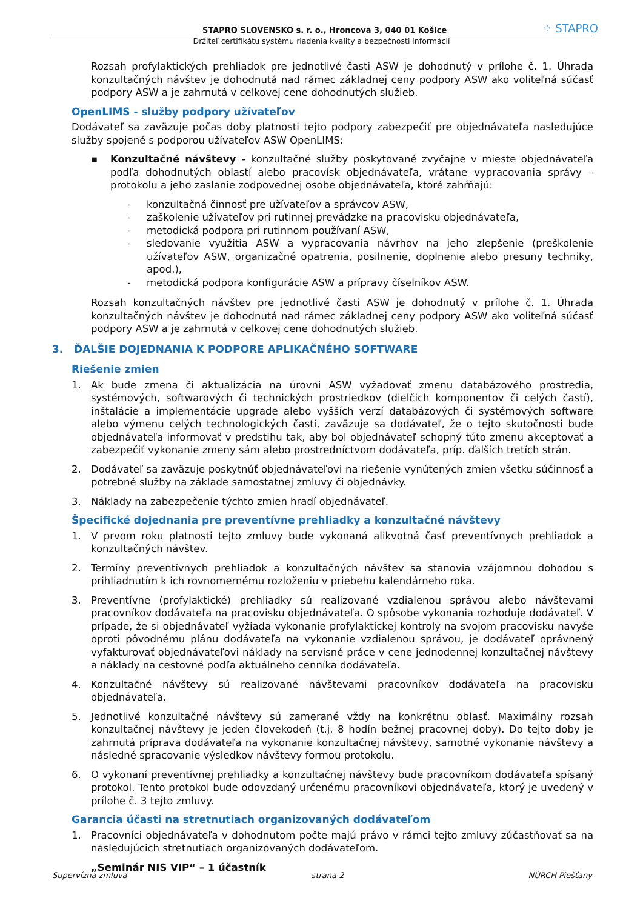STAPRO SLOVENSKO s. r. o., Hroncova 3, 040 01 Košice ⁘ STAPRO
Držiteľ certifikátu systému riadenia kvality a bezpečnosti informácií
Rozsah profylaktických prehliadok pre jednotlivé časti ASW je dohodnutý v prílohe č. 1. Úhrada konzultačných návštev je dohodnutá nad rámec základnej ceny podpory ASW ako voliteľná súčasť podpory ASW a je zahrnutá v celkovej cene dohodnutých služieb.
OpenLIMS - služby podpory užívateľov
Dodávateľ sa zaväzuje počas doby platnosti tejto podpory zabezpečiť pre objednávateľa nasledujúce služby spojené s podporou užívateľov ASW OpenLIMS:
▪ Konzultačné návštevy - konzultačné služby poskytované zvyčajne v mieste objednávateľa podľa dohodnutých oblastí alebo pracovísk objednávateľa, vrátane vypracovania správy – protokolu a jeho zaslanie zodpovednej osobe objednávateľa, ktoré zahŕňajú:
- konzultačná činnosť pre užívateľov a správcov ASW,
- zaškolenie užívateľov pri rutinnej prevádzke na pracovisku objednávateľa,
- metodická podpora pri rutinnom používaní ASW,
- sledovanie využitia ASW a vypracovania návrhov na jeho zlepšenie (preškolenie užívateľov ASW, organizačné opatrenia, posilnenie, doplnenie alebo presuny techniky, apod.),
- metodická podpora konfigurácie ASW a prípravy číselníkov ASW.
Rozsah konzultačných návštev pre jednotlivé časti ASW je dohodnutý v prílohe č. 1. Úhrada konzultačných návštev je dohodnutá nad rámec základnej ceny podpory ASW ako voliteľná súčasť podpory ASW a je zahrnutá v celkovej cene dohodnutých služieb.
3. ĎALŠIE DOJEDNANIA K PODPORE APLIKAČNÉHO SOFTWARE
Riešenie zmien
1. Ak bude zmena či aktualizácia na úrovni ASW vyžadovať zmenu databázového prostredia, systémových, softwarových či technických prostriedkov (dielčich komponentov či celých častí), inštalácie a implementácie upgrade alebo vyšších verzí databázových či systémových software alebo výmenu celých technologických častí, zaväzuje sa dodávateľ, že o tejto skutočnosti bude objednávateľa informovať v predstihu tak, aby bol objednávateľ schopný túto zmenu akceptovať a zabezpečiť vykonanie zmeny sám alebo prostredníctvom dodávateľa, príp. ďalších tretích strán.
2. Dodávateľ sa zaväzuje poskytnúť objednávateľovi na riešenie vynútených zmien všetku súčinnosť a potrebné služby na základe samostatnej zmluvy či objednávky.
3. Náklady na zabezpečenie týchto zmien hradí objednávateľ.
Špecifické dojednania pre preventívne prehliadky a konzultačné návštevy
1. V prvom roku platnosti tejto zmluvy bude vykonaná alikvotná časť preventívnych prehliadok a konzultačných návštev.
2. Termíny preventívnych prehliadok a konzultačných návštev sa stanovia vzájomnou dohodou s prihliadnutím k ich rovnomernému rozloženiu v priebehu kalendárneho roka.
3. Preventívne (profylaktické) prehliadky sú realizované vzdialenou správou alebo návštevami pracovníkov dodávateľa na pracovisku objednávateľa. O spôsobe vykonania rozhoduje dodávateľ. V prípade, že si objednávateľ vyžiada vykonanie profylaktickej kontroly na svojom pracovisku navyše oproti pôvodnému plánu dodávateľa na vykonanie vzdialenou správou, je dodávateľ oprávnený vyfakturovať objednávateľovi náklady na servisné práce v cene jednodennej konzultačnej návštevy a náklady na cestovné podľa aktuálneho cenníka dodávateľa.
4. Konzultačné návštevy sú realizované návštevami pracovníkov dodávateľa na pracovisku objednávateľa.
5. Jednotlivé konzultačné návštevy sú zamerané vždy na konkrétnu oblasť. Maximálny rozsah konzultačnej návštevy je jeden človekodeň (t.j. 8 hodín bežnej pracovnej doby). Do tejto doby je zahrnutá príprava dodávateľa na vykonanie konzultačnej návštevy, samotné vykonanie návštevy a následné spracovanie výsledkov návštevy formou protokolu.
6. O vykonaní preventívnej prehliadky a konzultačnej návštevy bude pracovníkom dodávateľa spísaný protokol. Tento protokol bude odovzdaný určenému pracovníkovi objednávateľa, ktorý je uvedený v prílohe č. 3 tejto zmluvy.
Garancia účasti na stretnutiach organizovaných dodávateľom
1. Pracovníci objednávateľa v dohodnutom počte majú právo v rámci tejto zmluvy zúčastňovať sa na nasledujúcich stretnutiach organizovaných dodávateľom.
„Seminár NIS VIP“ – 1 účastník
Supervízna zmluva strana 2 NÚRCH Piešťany